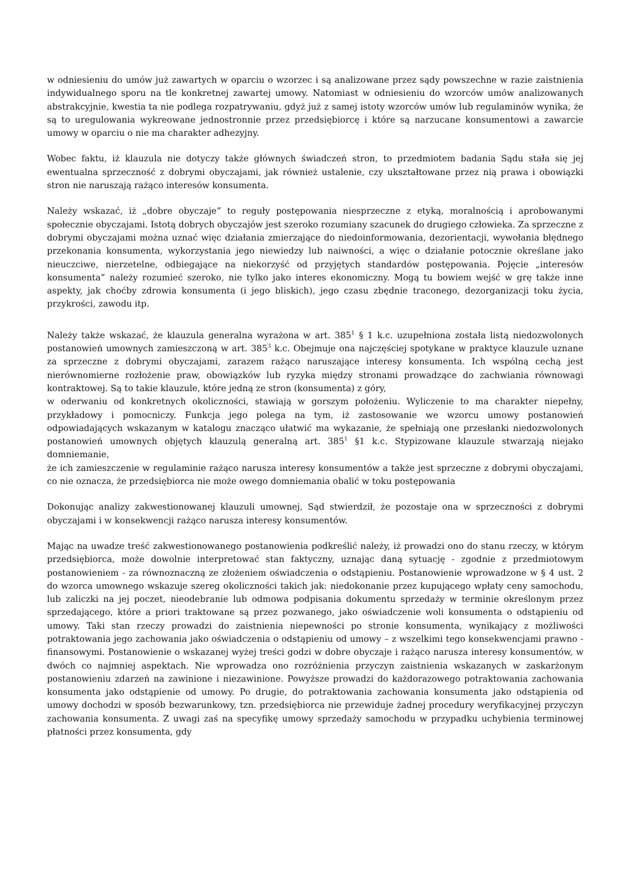w odniesieniu do umów już zawartych w oparciu o wzorzec i są analizowane przez sądy powszechne w razie zaistnienia indywidualnego sporu na tle konkretnej zawartej umowy. Natomiast w odniesieniu do wzorców umów analizowanych abstrakcyjnie, kwestia ta nie podlega rozpatrywaniu, gdyż już z samej istoty wzorców umów lub regulaminów wynika, że są to uregulowania wykreowane jednostronnie przez przedsiębiorcę i które są narzucane konsumentowi a zawarcie umowy w oparciu o nie ma charakter adhezyjny.
Wobec faktu, iż klauzula nie dotyczy także głównych świadczeń stron, to przedmiotem badania Sądu stała się jej ewentualna sprzeczność z dobrymi obyczajami, jak również ustalenie, czy ukształtowane przez nią prawa i obowiązki stron nie naruszają rażąco interesów konsumenta.
Należy wskazać, iż „dobre obyczaje” to reguły postępowania niesprzeczne z etyką, moralnością i aprobowanymi społecznie obyczajami. Istotą dobrych obyczajów jest szeroko rozumiany szacunek do drugiego człowieka. Za sprzeczne z dobrymi obyczajami można uznać więc działania zmierzające do niedoinformowania, dezorientacji, wywołania błędnego przekonania konsumenta, wykorzystania jego niewiedzy lub naiwności, a więc o działanie potocznie określane jako nieuczciwe, nierzetelne, odbiegające na niekorzyść od przyjętych standardów postępowania. Pojęcie „interesów konsumenta” należy rozumieć szeroko, nie tylko jako interes ekonomiczny. Mogą tu bowiem wejść w grę także inne aspekty, jak choćby zdrowia konsumenta (i jego bliskich), jego czasu zbędnie traconego, dezorganizacji toku życia, przykrości, zawodu itp.
Należy także wskazać, że klauzula generalna wyrażona w art. 385<sup>1</sup> § 1 k.c. uzupełniona została listą niedozwolonych postanowień umownych zamieszczoną w art. 385<sup>3</sup> k.c. Obejmuje ona najczęściej spotykane w praktyce klauzule uznane za sprzeczne z dobrymi obyczajami, zarazem rażąco naruszające interesy konsumenta. Ich wspólną cechą jest nierównomierne rozłożenie praw, obowiązków lub ryzyka między stronami prowadzące do zachwiania równowagi kontraktowej. Są to takie klauzule, które jedną ze stron (konsumenta) z góry,
w oderwaniu od konkretnych okoliczności, stawiają w gorszym położeniu. Wyliczenie to ma charakter niepełny, przykładowy i pomocniczy. Funkcja jego polega na tym, iż zastosowanie we wzorcu umowy postanowień odpowiadających wskazanym w katalogu znacząco ułatwić ma wykazanie, że spełniają one przesłanki niedozwolonych postanowień umownych objętych klauzulą generalną art. 385<sup>1</sup> §1 k.c. Stypizowane klauzule stwarzają niejako domniemanie,
że ich zamieszczenie w regulaminie rażąco narusza interesy konsumentów a także jest sprzeczne z dobrymi obyczajami, co nie oznacza, że przedsiębiorca nie może owego domniemania obalić w toku postępowania
Dokonując analizy zakwestionowanej klauzuli umownej, Sąd stwierdził, że pozostaje ona w sprzeczności z dobrymi obyczajami i w konsekwencji rażąco narusza interesy konsumentów.
Mając na uwadze treść zakwestionowanego postanowienia podkreślić należy, iż prowadzi ono do stanu rzeczy, w którym przedsiębiorca, może dowolnie interpretować stan faktyczny, uznając daną sytuację - zgodnie z przedmiotowym postanowieniem - za równoznaczną ze złożeniem oświadczenia o odstąpieniu. Postanowienie wprowadzone w § 4 ust. 2 do wzorca umownego wskazuje szereg okoliczności takich jak: niedokonanie przez kupującego wpłaty ceny samochodu, lub zaliczki na jej poczet, nieodebranie lub odmowa podpisania dokumentu sprzedaży w terminie określonym przez sprzedającego, które a priori traktowane są przez pozwanego, jako oświadczenie woli konsumenta o odstąpieniu od umowy. Taki stan rzeczy prowadzi do zaistnienia niepewności po stronie konsumenta, wynikający z możliwości potraktowania jego zachowania jako oświadczenia o odstąpieniu od umowy – z wszelkimi tego konsekwencjami prawno - finansowymi. Postanowienie o wskazanej wyżej treści godzi w dobre obyczaje i rażąco narusza interesy konsumentów, w dwóch co najmniej aspektach. Nie wprowadza ono rozróżnienia przyczyn zaistnienia wskazanych w zaskarżonym postanowieniu zdarzeń na zawinione i niezawinione. Powyższe prowadzi do każdorazowego potraktowania zachowania konsumenta jako odstąpienie od umowy. Po drugie, do potraktowania zachowania konsumenta jako odstąpienia od umowy dochodzi w sposób bezwarunkowy, tzn. przedsiębiorca nie przewiduje żadnej procedury weryfikacyjnej przyczyn zachowania konsumenta. Z uwagi zaś na specyfikę umowy sprzedaży samochodu w przypadku uchybienia terminowej płatności przez konsumenta, gdy